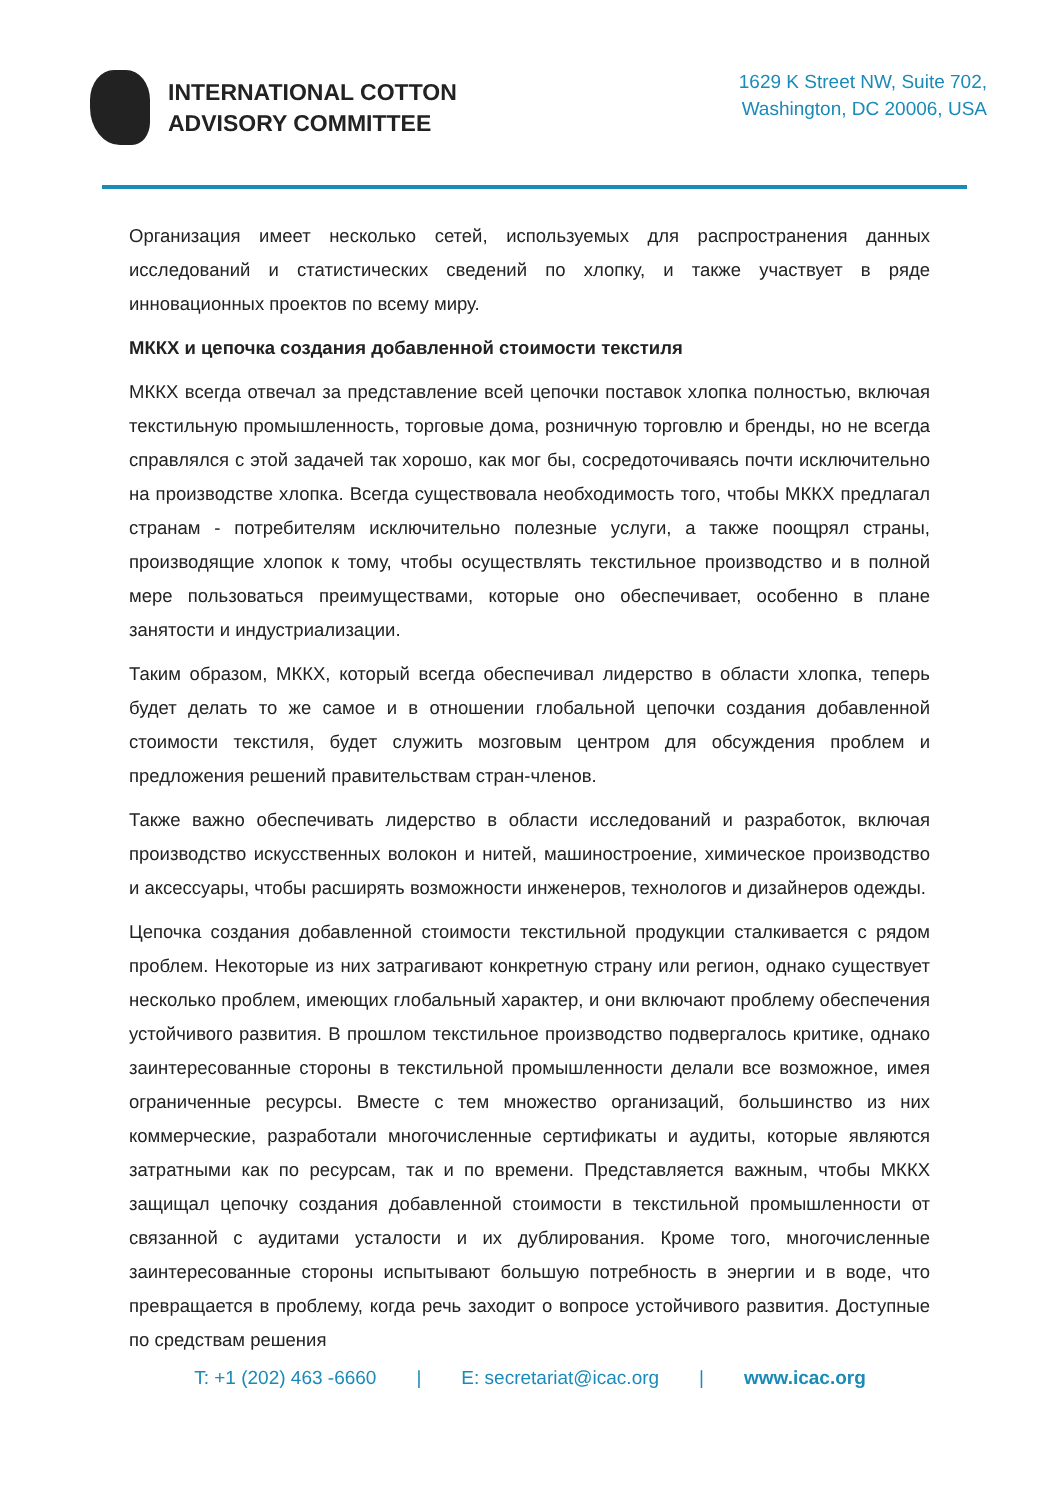INTERNATIONAL COTTON
ADVISORY COMMITTEE
1629 K Street NW, Suite 702,
Washington, DC 20006, USA
Организация имеет несколько сетей, используемых для распространения данных исследований и статистических сведений по хлопку, и также участвует в ряде инновационных проектов по всему миру.
МККХ и цепочка создания добавленной стоимости текстиля
МККХ всегда отвечал за представление всей цепочки поставок хлопка полностью, включая текстильную промышленность, торговые дома, розничную торговлю и бренды, но не всегда справлялся с этой задачей так хорошо, как мог бы, сосредоточиваясь почти исключительно на производстве хлопка. Всегда существовала необходимость того, чтобы МККХ предлагал странам - потребителям исключительно полезные услуги, а также поощрял страны, производящие хлопок к тому, чтобы осуществлять текстильное производство и в полной мере пользоваться преимуществами, которые оно обеспечивает, особенно в плане занятости и индустриализации.
Таким образом, МККХ, который всегда обеспечивал лидерство в области хлопка, теперь будет делать то же самое и в отношении глобальной цепочки создания добавленной стоимости текстиля, будет служить мозговым центром для обсуждения проблем и предложения решений правительствам стран-членов.
Также важно обеспечивать лидерство в области исследований и разработок, включая производство искусственных волокон и нитей, машиностроение, химическое производство и аксессуары, чтобы расширять возможности инженеров, технологов и дизайнеров одежды.
Цепочка создания добавленной стоимости текстильной продукции сталкивается с рядом проблем. Некоторые из них затрагивают конкретную страну или регион, однако существует несколько проблем, имеющих глобальный характер, и они включают проблему обеспечения устойчивого развития. В прошлом текстильное производство подвергалось критике, однако заинтересованные стороны в текстильной промышленности делали все возможное, имея ограниченные ресурсы. Вместе с тем множество организаций, большинство из них коммерческие, разработали многочисленные сертификаты и аудиты, которые являются затратными как по ресурсам, так и по времени. Представляется важным, чтобы МККХ защищал цепочку создания добавленной стоимости в текстильной промышленности от связанной с аудитами усталости и их дублирования. Кроме того, многочисленные заинтересованные стороны испытывают большую потребность в энергии и в воде, что превращается в проблему, когда речь заходит о вопросе устойчивого развития. Доступные по средствам решения
T: +1 (202) 463 -6660 | E: secretariat@icac.org | www.icac.org